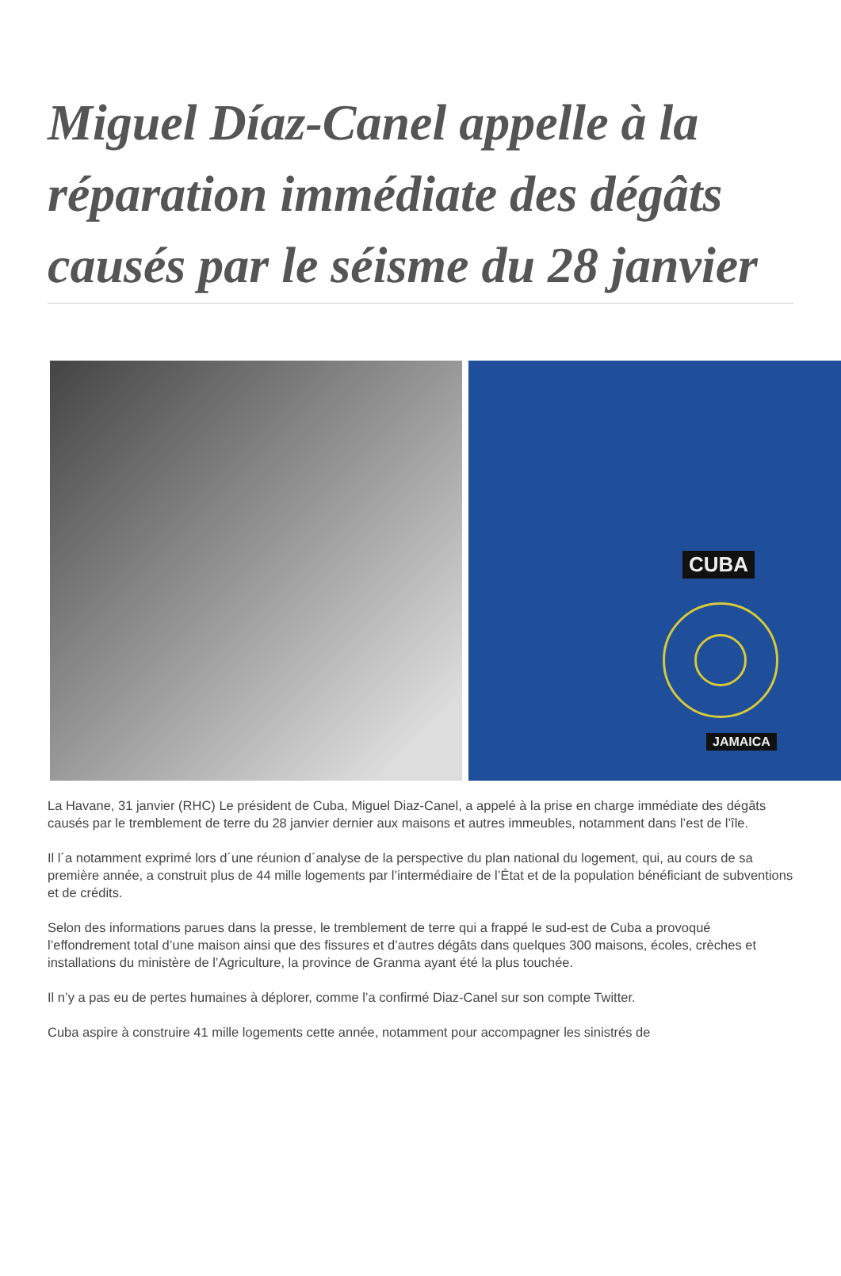Miguel Díaz-Canel appelle à la réparation immédiate des dégâts causés par le séisme du 28 janvier
CUBA
JAMAICA
La Havane, 31 janvier (RHC) Le président de Cuba, Miguel Diaz-Canel, a appelé à la prise en charge immédiate des dégâts causés par le tremblement de terre du 28 janvier dernier aux maisons et autres immeubles, notamment dans l’est de l’île.
Il l´a notamment exprimé lors d´une réunion d´analyse de la perspective du plan national du logement, qui, au cours de sa première année, a construit plus de 44 mille logements par l’intermédiaire de l’État et de la population bénéficiant de subventions et de crédits.
Selon des informations parues dans la presse, le tremblement de terre qui a frappé le sud-est de Cuba a provoqué l’effondrement total d’une maison ainsi que des fissures et d’autres dégâts dans quelques 300 maisons, écoles, crèches et installations du ministère de l’Agriculture, la province de Granma ayant été la plus touchée.
Il n’y a pas eu de pertes humaines à déplorer, comme l’a confirmé Diaz-Canel sur son compte Twitter.
Cuba aspire à construire 41 mille logements cette année, notamment pour accompagner les sinistrés de